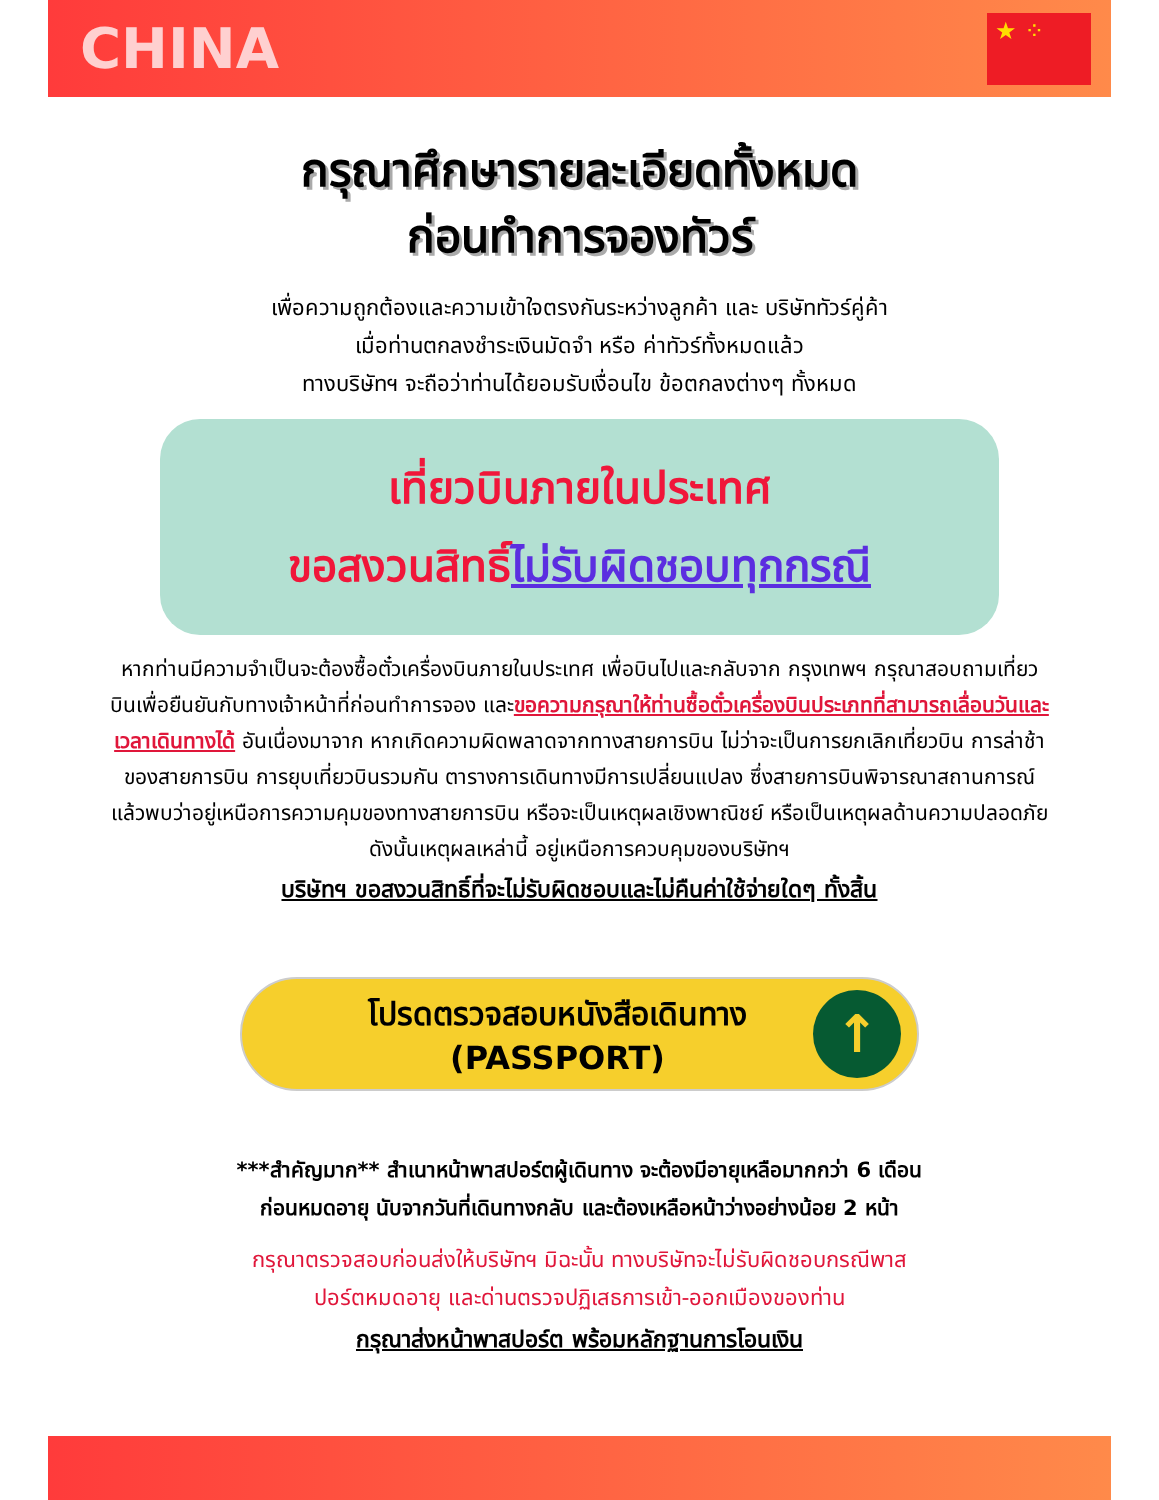CHINA
★ ⁘
กรุณาศึกษารายละเอียดทั้งหมด
ก่อนทำการจองทัวร์
เพื่อความถูกต้องและความเข้าใจตรงกันระหว่างลูกค้า และ บริษัททัวร์คู่ค้า
เมื่อท่านตกลงชำระเงินมัดจำ หรือ ค่าทัวร์ทั้งหมดแล้ว
ทางบริษัทฯ จะถือว่าท่านได้ยอมรับเงื่อนไข ข้อตกลงต่างๆ ทั้งหมด
เที่ยวบินภายในประเทศ
ขอสงวนสิทธิ์ไม่รับผิดชอบทุกกรณี
หากท่านมีความจำเป็นจะต้องซื้อตั๋วเครื่องบินภายในประเทศ เพื่อบินไปและกลับจาก กรุงเทพฯ กรุณาสอบถามเที่ยวบินเพื่อยืนยันกับทางเจ้าหน้าที่ก่อนทำการจอง และขอความกรุณาให้ท่านซื้อตั๋วเครื่องบินประเภทที่สามารถเลื่อนวันและเวลาเดินทางได้ อันเนื่องมาจาก หากเกิดความผิดพลาดจากทางสายการบิน ไม่ว่าจะเป็นการยกเลิกเที่ยวบิน การล่าช้าของสายการบิน การยุบเที่ยวบินรวมกัน ตารางการเดินทางมีการเปลี่ยนแปลง ซึ่งสายการบินพิจารณาสถานการณ์แล้วพบว่าอยู่เหนือการความคุมของทางสายการบิน หรือจะเป็นเหตุผลเชิงพาณิชย์ หรือเป็นเหตุผลด้านความปลอดภัย ดังนั้นเหตุผลเหล่านี้ อยู่เหนือการควบคุมของบริษัทฯ
บริษัทฯ ขอสงวนสิทธิ์ที่จะไม่รับผิดชอบและไม่คืนค่าใช้จ่ายใดๆ ทั้งสิ้น
โปรดตรวจสอบหนังสือเดินทาง
(PASSPORT)
↑
***สำคัญมาก** สำเนาหน้าพาสปอร์ตผู้เดินทาง จะต้องมีอายุเหลือมากกว่า 6 เดือน
ก่อนหมดอายุ นับจากวันที่เดินทางกลับ และต้องเหลือหน้าว่างอย่างน้อย 2 หน้า
กรุณาตรวจสอบก่อนส่งให้บริษัทฯ มิฉะนั้น ทางบริษัทจะไม่รับผิดชอบกรณีพาส
ปอร์ตหมดอายุ และด่านตรวจปฏิเสธการเข้า-ออกเมืองของท่าน
กรุณาส่งหน้าพาสปอร์ต พร้อมหลักฐานการโอนเงิน